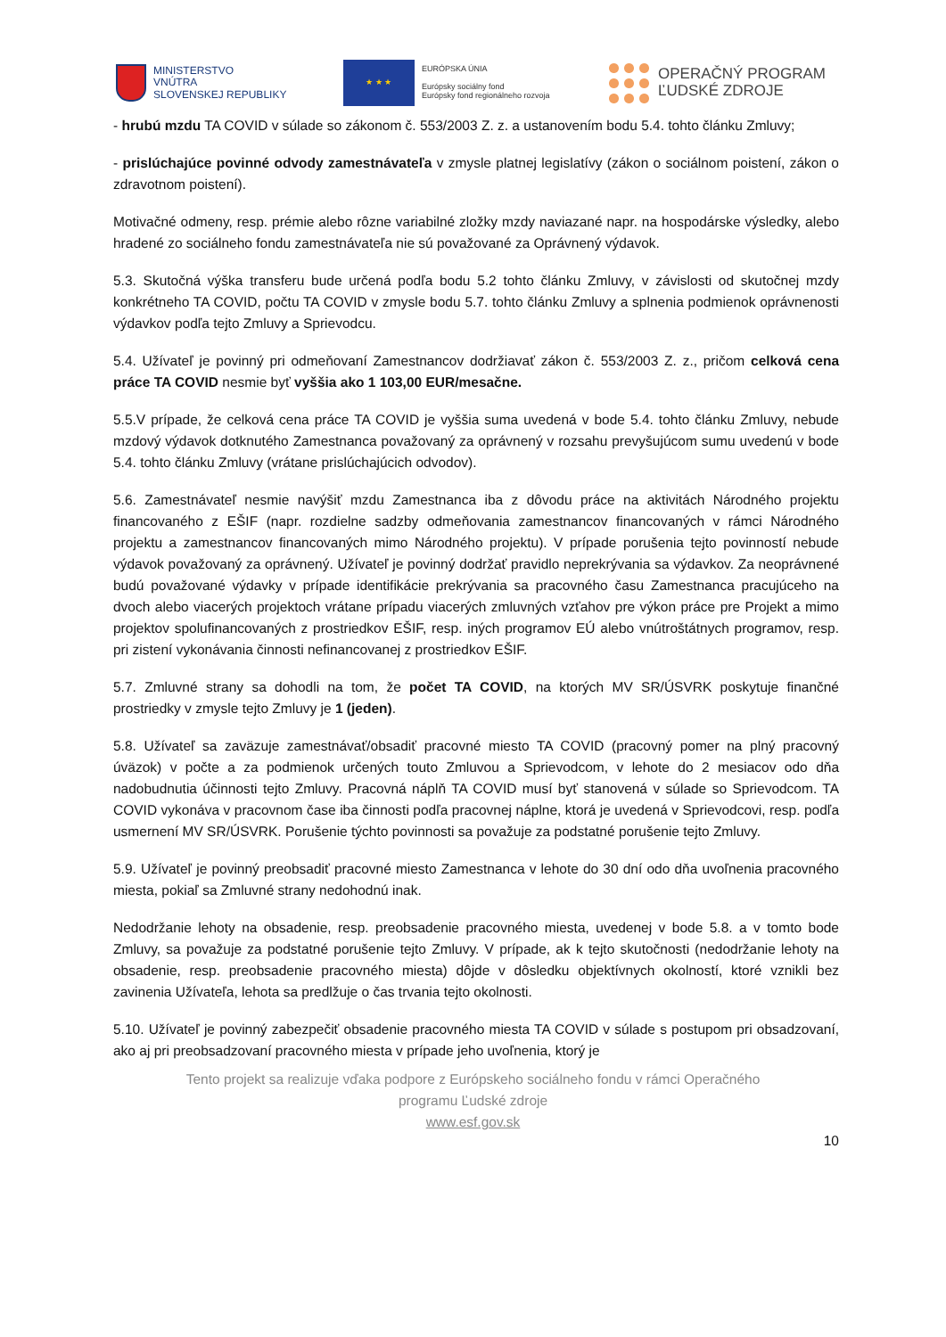MINISTERSTVO
VNÚTRA
SLOVENSKEJ REPUBLIKY
★ ★ ★
EURÓPSKA ÚNIA
Európsky sociálny fond
Európsky fond regionálneho rozvoja
OPERAČNÝ PROGRAM
ĽUDSKÉ ZDROJE
- hrubú mzdu TA COVID v súlade so zákonom č. 553/2003 Z. z. a ustanovením bodu 5.4. tohto článku Zmluvy;
- prislúchajúce povinné odvody zamestnávateľa v zmysle platnej legislatívy (zákon o sociálnom poistení, zákon o zdravotnom poistení).
Motivačné odmeny, resp. prémie alebo rôzne variabilné zložky mzdy naviazané napr. na hospodárske výsledky, alebo hradené zo sociálneho fondu zamestnávateľa nie sú považované za Oprávnený výdavok.
5.3. Skutočná výška transferu bude určená podľa bodu 5.2 tohto článku Zmluvy, v závislosti od skutočnej mzdy konkrétneho TA COVID, počtu TA COVID v zmysle bodu 5.7. tohto článku Zmluvy a splnenia podmienok oprávnenosti výdavkov podľa tejto Zmluvy a Sprievodcu.
5.4. Užívateľ je povinný pri odmeňovaní Zamestnancov dodržiavať zákon č. 553/2003 Z. z., pričom celková cena práce TA COVID nesmie byť vyššia ako 1 103,00 EUR/mesačne.
5.5.V prípade, že celková cena práce TA COVID je vyššia suma uvedená v bode 5.4. tohto článku Zmluvy, nebude mzdový výdavok dotknutého Zamestnanca považovaný za oprávnený v rozsahu prevyšujúcom sumu uvedenú v bode 5.4. tohto článku Zmluvy (vrátane prislúchajúcich odvodov).
5.6. Zamestnávateľ nesmie navýšiť mzdu Zamestnanca iba z dôvodu práce na aktivitách Národného projektu financovaného z EŠIF (napr. rozdielne sadzby odmeňovania zamestnancov financovaných v rámci Národného projektu a zamestnancov financovaných mimo Národného projektu). V prípade porušenia tejto povinností nebude výdavok považovaný za oprávnený. Užívateľ je povinný dodržať pravidlo neprekrývania sa výdavkov. Za neoprávnené budú považované výdavky v prípade identifikácie prekrývania sa pracovného času Zamestnanca pracujúceho na dvoch alebo viacerých projektoch vrátane prípadu viacerých zmluvných vzťahov pre výkon práce pre Projekt a mimo projektov spolufinancovaných z prostriedkov EŠIF, resp. iných programov EÚ alebo vnútroštátnych programov, resp. pri zistení vykonávania činnosti nefinancovanej z prostriedkov EŠIF.
5.7. Zmluvné strany sa dohodli na tom, že počet TA COVID, na ktorých MV SR/ÚSVRK poskytuje finančné prostriedky v zmysle tejto Zmluvy je 1 (jeden).
5.8. Užívateľ sa zaväzuje zamestnávať/obsadiť pracovné miesto TA COVID (pracovný pomer na plný pracovný úväzok) v počte a za podmienok určených touto Zmluvou a Sprievodcom, v lehote do 2 mesiacov odo dňa nadobudnutia účinnosti tejto Zmluvy. Pracovná náplň TA COVID musí byť stanovená v súlade so Sprievodcom. TA COVID vykonáva v pracovnom čase iba činnosti podľa pracovnej náplne, ktorá je uvedená v Sprievodcovi, resp. podľa usmernení MV SR/ÚSVRK. Porušenie týchto povinnosti sa považuje za podstatné porušenie tejto Zmluvy.
5.9. Užívateľ je povinný preobsadiť pracovné miesto Zamestnanca v lehote do 30 dní odo dňa uvoľnenia pracovného miesta, pokiaľ sa Zmluvné strany nedohodnú inak.
Nedodržanie lehoty na obsadenie, resp. preobsadenie pracovného miesta, uvedenej v bode 5.8. a v tomto bode Zmluvy, sa považuje za podstatné porušenie tejto Zmluvy. V prípade, ak k tejto skutočnosti (nedodržanie lehoty na obsadenie, resp. preobsadenie pracovného miesta) dôjde v dôsledku objektívnych okolností, ktoré vznikli bez zavinenia Užívateľa, lehota sa predlžuje o čas trvania tejto okolnosti.
5.10. Užívateľ je povinný zabezpečiť obsadenie pracovného miesta TA COVID v súlade s postupom pri obsadzovaní, ako aj pri preobsadzovaní pracovného miesta v prípade jeho uvoľnenia, ktorý je
Tento projekt sa realizuje vďaka podpore z Európskeho sociálneho fondu v rámci Operačného
programu Ľudské zdroje
www.esf.gov.sk
10